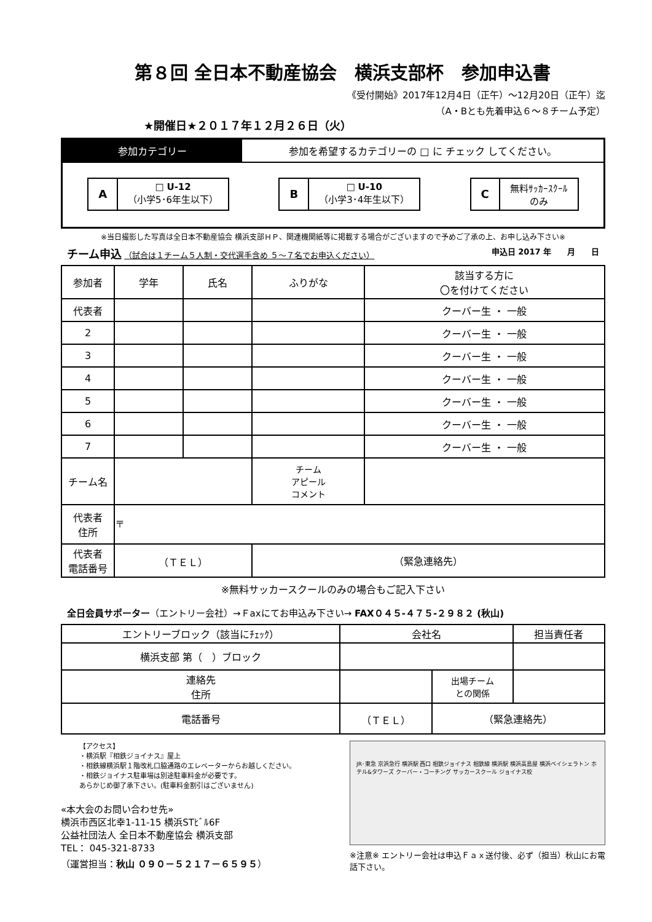第８回 全日本不動産協会　横浜支部杯　参加申込書
《受付開始》2017年12月4日（正午）～12月20日（正午）迄
（A・Bとも先着申込６～８チーム予定）
★開催日★２０１７年１２月２６日（火）
参加カテゴリー 参加を希望するカテゴリーの □ に チェック してください。
A
□ U-12
（小学5･6年生以下）
B
□ U-10
（小学3･4年生以下）
C
無料ｻｯｶｰｽｸｰﾙ
のみ
※当日撮影した写真は全日本不動産協会 横浜支部ＨＰ、関連機関紙等に掲載する場合がございますので予めご了承の上、お申し込み下さい※
チーム申込 （試合は１チーム５人制・交代選手含め ５～７名でお申込ください） 申込日 2017 年　　月　　日
| 参加者 | 学年 | 氏名 | ふりがな | 該当する方に 〇を付けてください |
| --- | --- | --- | --- | --- |
| 代表者 | | | | クーバー生 ・ 一般 |
| 2 | | | | クーバー生 ・ 一般 |
| 3 | | | | クーバー生 ・ 一般 |
| 4 | | | | クーバー生 ・ 一般 |
| 5 | | | | クーバー生 ・ 一般 |
| 6 | | | | クーバー生 ・ 一般 |
| 7 | | | | クーバー生 ・ 一般 |
| チーム名 | | | チーム アピール コメント | |
| 代表者 住所 | 〒 | | | |
| 代表者 電話番号 | （ＴＥＬ） | | （緊急連絡先） | |
※無料サッカースクールのみの場合もご記入下さい
全日会員サポーター（エントリー会社）→Ｆaxにてお申込み下さい→ FAX０４５-４７５-２９８２ (秋山)
| エントリーブロック（該当にﾁｪｯｸ） | 会社名 | | 担当責任者 |
| 横浜支部 第（ ）ブロック | | | |
| 連絡先 住所 | | 出場チーム との関係 | |
| 電話番号 | （ＴＥＬ） | （緊急連絡先） | |
【アクセス】
・横浜駅『相鉄ジョイナス』屋上
・相鉄線横浜駅１階改札口脇通路のエレベーターからお越しください。
・相鉄ジョイナス駐車場は別途駐車料金が必要です。
あらかじめ御了承下さい。(駐車料金割引はございません)
«本大会のお問い合わせ先»
横浜市西区北幸1-11-15 横浜STﾋﾞﾙ6F
公益社団法人 全日本不動産協会 横浜支部
TEL： 045-321-8733
（運営担当：秋山 ０９０－５２１７－６５９５）
JR･東急 京浜急行 横浜駅 西口 相鉄ジョイナス 相鉄線 横浜駅 横浜高島屋 横浜ベイシェラトン ホテル&タワーズ クーバー・コーチング サッカースクール ジョイナス校
※注意※ エントリー会社は申込Ｆａｘ送付後、必ず（担当）秋山にお電話下さい。